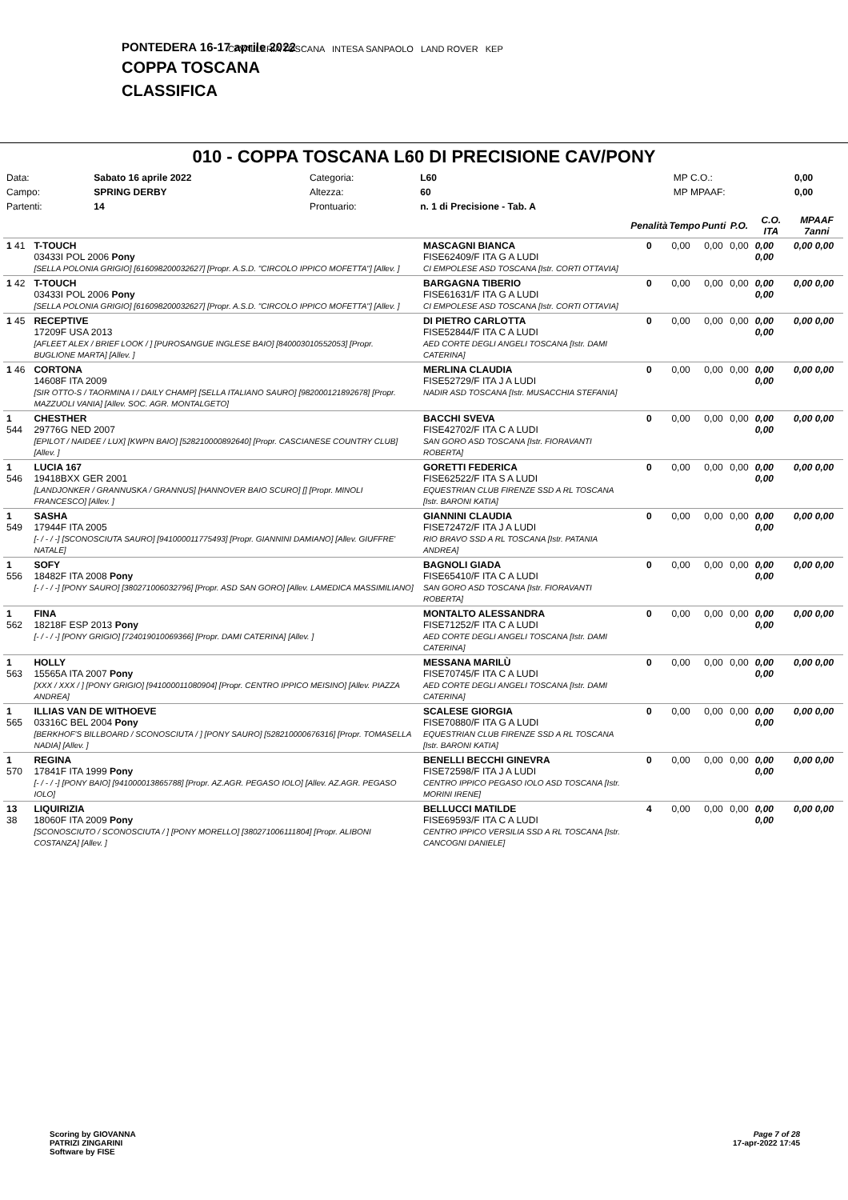CAVALLERIA TOSCANA INTESA SANPAOLO LAND ROVER KEP
PONTEDERA 16-17 aprile 2022
COPPA TOSCANA
CLASSIFICA
010 - COPPA TOSCANA L60 DI PRECISIONE CAV/PONY
| Data: | Sabato 16 aprile 2022 | Categoria: | L60 | MP C.O.: | 0,00 |
| Campo: | SPRING DERBY | Altezza: | 60 | MP MPAAF: | 0,00 |
| Partenti: | 14 | Prontuario: | n. 1 di Precisione - Tab. A | | |
| | | | Penalità | Tempo | Punti | P.O. | C.O. ITA | MPAAF 7anni |
| --- | --- | --- | --- | --- | --- | --- | --- | --- |
| 1 41 | T-TOUCH 03433I POL 2006 Pony [SELLA POLONIA GRIGIO] [616098200032627] [Propr. A.S.D. "CIRCOLO IPPICO MOFETTA"] [Allev. ] | MASCAGNI BIANCA FISE62409/F ITA G A LUDI CI EMPOLESE ASD TOSCANA [Istr. CORTI OTTAVIA] | 0 | 0,00 | 0,00 | 0,00 | 0,00 0,00 | 0,00 0,00 |
| 1 42 | T-TOUCH 03433I POL 2006 Pony [SELLA POLONIA GRIGIO] [616098200032627] [Propr. A.S.D. "CIRCOLO IPPICO MOFETTA"] [Allev. ] | BARGAGNA TIBERIO FISE61631/F ITA G A LUDI CI EMPOLESE ASD TOSCANA [Istr. CORTI OTTAVIA] | 0 | 0,00 | 0,00 | 0,00 | 0,00 0,00 | 0,00 0,00 |
| 1 45 | RECEPTIVE 17209F USA 2013 [AFLEET ALEX / BRIEF LOOK / ] [PUROSANGUE INGLESE BAIO] [840003010552053] [Propr. BUGLIONE MARTA] [Allev. ] | DI PIETRO CARLOTTA FISE52844/F ITA C A LUDI AED CORTE DEGLI ANGELI TOSCANA [Istr. DAMI CATERINA] | 0 | 0,00 | 0,00 | 0,00 | 0,00 0,00 | 0,00 0,00 |
| 1 46 | CORTONA 14608F ITA 2009 [SIR OTTO-S / TAORMINA I / DAILY CHAMP] [SELLA ITALIANO SAURO] [982000121892678] [Propr. MAZZUOLI VANIA] [Allev. SOC. AGR. MONTALGETO] | MERLINA CLAUDIA FISE52729/F ITA J A LUDI NADIR ASD TOSCANA [Istr. MUSACCHIA STEFANIA] | 0 | 0,00 | 0,00 | 0,00 | 0,00 0,00 | 0,00 0,00 |
| 1 544 | CHESTHER 29776G NED 2007 [EPILOT / NAIDEE / LUX] [KWPN BAIO] [528210000892640] [Propr. CASCIANESE COUNTRY CLUB] [Allev. ] | BACCHI SVEVA FISE42702/F ITA C A LUDI SAN GORO ASD TOSCANA [Istr. FIORAVANTI ROBERTA] | 0 | 0,00 | 0,00 | 0,00 | 0,00 0,00 | 0,00 0,00 |
| 1 546 | LUCIA 167 19418BXX GER 2001 [LANDJONKER / GRANNUSKA / GRANNUS] [HANNOVER BAIO SCURO] [] [Propr. MINOLI FRANCESCO] [Allev. ] | GORETTI FEDERICA FISE62522/F ITA S A LUDI EQUESTRIAN CLUB FIRENZE SSD A RL TOSCANA [Istr. BARONI KATIA] | 0 | 0,00 | 0,00 | 0,00 | 0,00 0,00 | 0,00 0,00 |
| 1 549 | SASHA 17944F ITA 2005 [- / - / -] [SCONOSCIUTA SAURO] [941000011775493] [Propr. GIANNINI DAMIANO] [Allev. GIUFFRE' NATALE] | GIANNINI CLAUDIA FISE72472/F ITA J A LUDI RIO BRAVO SSD A RL TOSCANA [Istr. PATANIA ANDREA] | 0 | 0,00 | 0,00 | 0,00 | 0,00 0,00 | 0,00 0,00 |
| 1 556 | SOFY 18482F ITA 2008 Pony [- / - / -] [PONY SAURO] [380271006032796] [Propr. ASD SAN GORO] [Allev. LAMEDICA MASSIMILIANO] | BAGNOLI GIADA FISE65410/F ITA C A LUDI SAN GORO ASD TOSCANA [Istr. FIORAVANTI ROBERTA] | 0 | 0,00 | 0,00 | 0,00 | 0,00 0,00 | 0,00 0,00 |
| 1 562 | FINA 18218F ESP 2013 Pony [- / - / -] [PONY GRIGIO] [724019010069366] [Propr. DAMI CATERINA] [Allev. ] | MONTALTO ALESSANDRA FISE71252/F ITA C A LUDI AED CORTE DEGLI ANGELI TOSCANA [Istr. DAMI CATERINA] | 0 | 0,00 | 0,00 | 0,00 | 0,00 0,00 | 0,00 0,00 |
| 1 563 | HOLLY 15565A ITA 2007 Pony [XXX / XXX / ] [PONY GRIGIO] [941000011080904] [Propr. CENTRO IPPICO MEISINO] [Allev. PIAZZA ANDREA] | MESSANA MARILÙ FISE70745/F ITA C A LUDI AED CORTE DEGLI ANGELI TOSCANA [Istr. DAMI CATERINA] | 0 | 0,00 | 0,00 | 0,00 | 0,00 0,00 | 0,00 0,00 |
| 1 565 | ILLIAS VAN DE WITHOEVE 03316C BEL 2004 Pony [BERKHOF'S BILLBOARD / SCONOSCIUTA / ] [PONY SAURO] [528210000676316] [Propr. TOMASELLA NADIA] [Allev. ] | SCALESE GIORGIA FISE70880/F ITA G A LUDI EQUESTRIAN CLUB FIRENZE SSD A RL TOSCANA [Istr. BARONI KATIA] | 0 | 0,00 | 0,00 | 0,00 | 0,00 0,00 | 0,00 0,00 |
| 1 570 | REGINA 17841F ITA 1999 Pony [- / - / -] [PONY BAIO] [941000013865788] [Propr. AZ.AGR. PEGASO IOLO] [Allev. AZ.AGR. PEGASO IOLO] | BENELLI BECCHI GINEVRA FISE72598/F ITA J A LUDI CENTRO IPPICO PEGASO IOLO ASD TOSCANA [Istr. MORINI IRENE] | 0 | 0,00 | 0,00 | 0,00 | 0,00 0,00 | 0,00 0,00 |
| 13 38 | LIQUIRIZIA 18060F ITA 2009 Pony [SCONOSCIUTO / SCONOSCIUTA / ] [PONY MORELLO] [380271006111804] [Propr. ALIBONI COSTANZA] [Allev. ] | BELLUCCI MATILDE FISE69593/F ITA C A LUDI CENTRO IPPICO VERSILIA SSD A RL TOSCANA [Istr. CANCOGNI DANIELE] | 4 | 0,00 | 0,00 | 0,00 | 0,00 0,00 | 0,00 0,00 |
Scoring by GIOVANNA
PATRIZI ZINGARINI
Software by FISE
Page 7 of 28
17-apr-2022 17:45